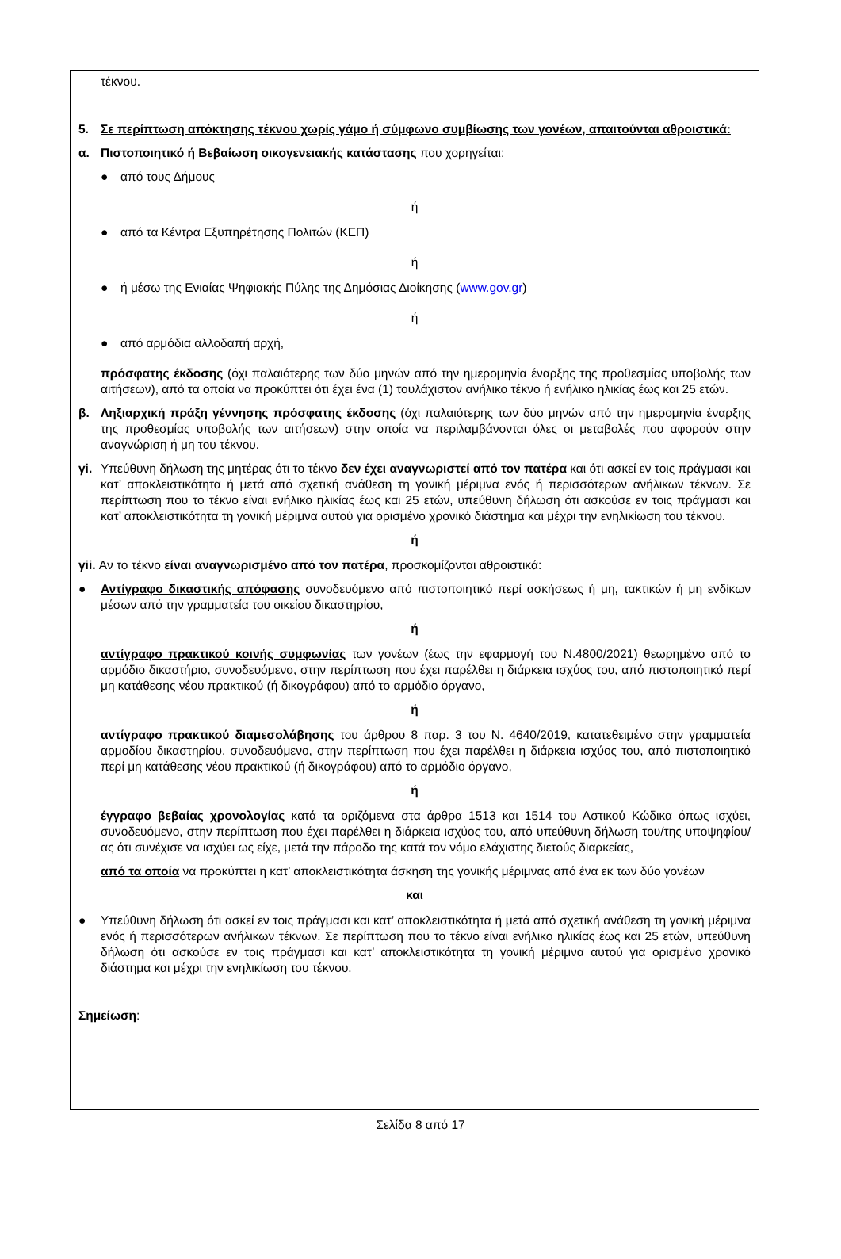τέκνου.
5. Σε περίπτωση απόκτησης τέκνου χωρίς γάμο ή σύμφωνο συμβίωσης των γονέων, απαιτούνται αθροιστικά:
α. Πιστοποιητικό ή Βεβαίωση οικογενειακής κατάστασης που χορηγείται:
● από τους Δήμους
ή
● από τα Κέντρα Εξυπηρέτησης Πολιτών (ΚΕΠ)
ή
● ή μέσω της Ενιαίας Ψηφιακής Πύλης της Δημόσιας Διοίκησης (www.gov.gr)
ή
● από αρμόδια αλλοδαπή αρχή,
πρόσφατης έκδοσης (όχι παλαιότερης των δύο μηνών από την ημερομηνία έναρξης της προθεσμίας υποβολής των αιτήσεων), από τα οποία να προκύπτει ότι έχει ένα (1) τουλάχιστον ανήλικο τέκνο ή ενήλικο ηλικίας έως και 25 ετών.
β. Ληξιαρχική πράξη γέννησης πρόσφατης έκδοσης (όχι παλαιότερης των δύο μηνών από την ημερομηνία έναρξης της προθεσμίας υποβολής των αιτήσεων) στην οποία να περιλαμβάνονται όλες οι μεταβολές που αφορούν στην αναγνώριση ή μη του τέκνου.
γi. Υπεύθυνη δήλωση της μητέρας ότι το τέκνο δεν έχει αναγνωριστεί από τον πατέρα και ότι ασκεί εν τοις πράγμασι και κατ’ αποκλειστικότητα ή μετά από σχετική ανάθεση τη γονική μέριμνα ενός ή περισσότερων ανήλικων τέκνων. Σε περίπτωση που το τέκνο είναι ενήλικο ηλικίας έως και 25 ετών, υπεύθυνη δήλωση ότι ασκούσε εν τοις πράγμασι και κατ’ αποκλειστικότητα τη γονική μέριμνα αυτού για ορισμένο χρονικό διάστημα και μέχρι την ενηλικίωση του τέκνου.
ή
γii. Αν το τέκνο είναι αναγνωρισμένο από τον πατέρα, προσκομίζονται αθροιστικά:
● Αντίγραφο δικαστικής απόφασης συνοδευόμενο από πιστοποιητικό περί ασκήσεως ή μη, τακτικών ή μη ενδίκων μέσων από την γραμματεία του οικείου δικαστηρίου,
ή
αντίγραφο πρακτικού κοινής συμφωνίας των γονέων (έως την εφαρμογή του Ν.4800/2021) θεωρημένο από το αρμόδιο δικαστήριο, συνοδευόμενο, στην περίπτωση που έχει παρέλθει η διάρκεια ισχύος του, από πιστοποιητικό περί μη κατάθεσης νέου πρακτικού (ή δικογράφου) από το αρμόδιο όργανο,
ή
αντίγραφο πρακτικού διαμεσολάβησης του άρθρου 8 παρ. 3 του Ν. 4640/2019, κατατεθειμένο στην γραμματεία αρμοδίου δικαστηρίου, συνοδευόμενο, στην περίπτωση που έχει παρέλθει η διάρκεια ισχύος του, από πιστοποιητικό περί μη κατάθεσης νέου πρακτικού (ή δικογράφου) από το αρμόδιο όργανο,
ή
έγγραφο βεβαίας χρονολογίας κατά τα οριζόμενα στα άρθρα 1513 και 1514 του Αστικού Κώδικα όπως ισχύει, συνοδευόμενο, στην περίπτωση που έχει παρέλθει η διάρκεια ισχύος του, από υπεύθυνη δήλωση του/της υποψηφίου/ας ότι συνέχισε να ισχύει ως είχε, μετά την πάροδο της κατά τον νόμο ελάχιστης διετούς διαρκείας,
από τα οποία να προκύπτει η κατ’ αποκλειστικότητα άσκηση της γονικής μέριμνας από ένα εκ των δύο γονέων
και
● Υπεύθυνη δήλωση ότι ασκεί εν τοις πράγμασι και κατ’ αποκλειστικότητα ή μετά από σχετική ανάθεση τη γονική μέριμνα ενός ή περισσότερων ανήλικων τέκνων. Σε περίπτωση που το τέκνο είναι ενήλικο ηλικίας έως και 25 ετών, υπεύθυνη δήλωση ότι ασκούσε εν τοις πράγμασι και κατ’ αποκλειστικότητα τη γονική μέριμνα αυτού για ορισμένο χρονικό διάστημα και μέχρι την ενηλικίωση του τέκνου.
Σημείωση:
Σελίδα 8 από 17